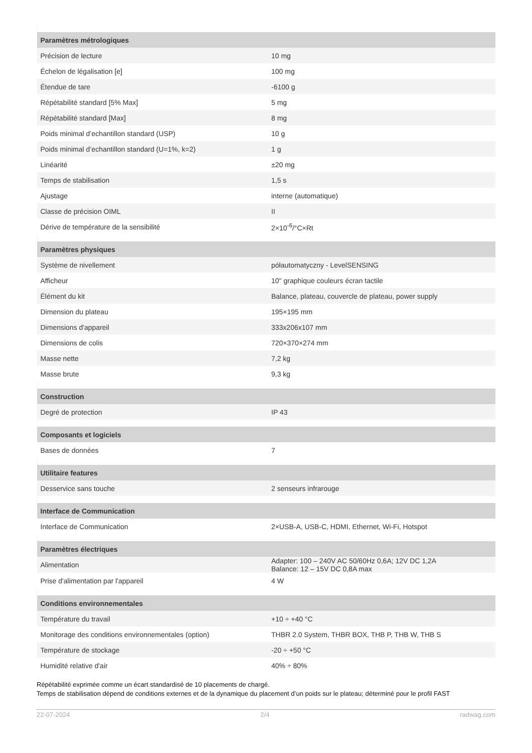| Paramètres métrologiques | |
| --- | --- |
| Précision de lecture | 10 mg |
| Échelon de légalisation [e] | 100 mg |
| Étendue de tare | -6100 g |
| Répétabilité standard [5% Max] | 5 mg |
| Répétabilité standard [Max] | 8 mg |
| Poids minimal d’echantillon standard (USP) | 10 g |
| Poids minimal d’echantillon standard (U=1%, k=2) | 1 g |
| Linéarité | ±20 mg |
| Temps de stabilisation | 1,5 s |
| Ajustage | interne (automatique) |
| Classe de précision OIML | II |
| Dérive de température de la sensibilité | 2×10<sup>-6</sup>/°C×Rt |
| Paramètres physiques | |
| Système de nivellement | półautomatyczny - LevelSENSING |
| Afficheur | 10" graphique couleurs écran tactile |
| Élément du kit | Balance, plateau, couvercle de plateau, power supply |
| Dimension du plateau | 195×195 mm |
| Dimensions d'appareil | 333x206x107 mm |
| Dimensions de colis | 720×370×274 mm |
| Masse nette | 7,2 kg |
| Masse brute | 9,3 kg |
| Construction | |
| Degré de protection | IP 43 |
| Composants et logiciels | |
| Bases de données | 7 |
| Utilitaire features | |
| Desservice sans touche | 2 senseurs infrarouge |
| Interface de Communication | |
| Interface de Communication | 2×USB-A, USB-C, HDMI, Ethernet, Wi-Fi, Hotspot |
| Paramètres électriques | |
| Alimentation | Adapter: 100 – 240V AC 50/60Hz 0,6A; 12V DC 1,2A Balance: 12 – 15V DC 0,8A max |
| Prise d'alimentation par l'appareil | 4 W |
| Conditions environnementales | |
| Température du travail | +10 ÷ +40 °C |
| Monitorage des conditions environnementales (option) | THBR 2.0 System, THBR BOX, THB P, THB W, THB S |
| Température de stockage | -20 ÷ +50 °C |
| Humidité relative d'air | 40% ÷ 80% |
Répétabilité exprimée comme un écart standardisé de 10 placements de chargé.
Temps de stabilisation dépend de conditions externes et de la dynamique du placement d’un poids sur le plateau; déterminé pour le profil FAST
22-07-2024 2/4 radwag.com